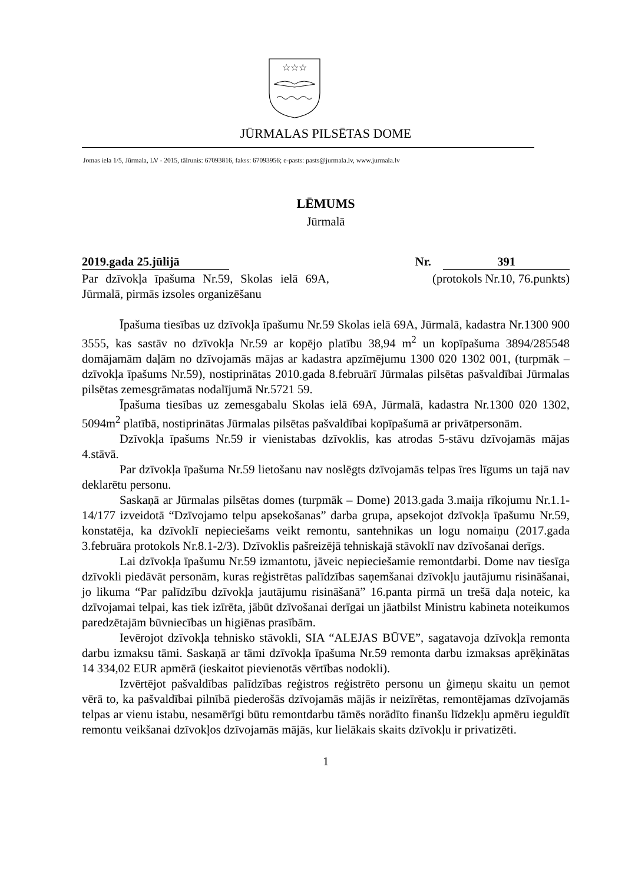☆☆☆
JŪRMALAS PILSĒTAS DOME
Jomas iela 1/5, Jūrmala, LV - 2015, tālrunis: 67093816, fakss: 67093956; e-pasts: pasts@jurmala.lv, www.jurmala.lv
LĒMUMS
Jūrmalā
2019.gada 25.jūlijā Nr. 391
Par dzīvokļa īpašuma Nr.59, Skolas ielā 69A, Jūrmalā, pirmās izsoles organizēšanu
(protokols Nr.10, 76.punkts)
Īpašuma tiesības uz dzīvokļa īpašumu Nr.59 Skolas ielā 69A, Jūrmalā, kadastra Nr.1300 900 3555, kas sastāv no dzīvokļa Nr.59 ar kopējo platību 38,94 m<sup>2</sup> un kopīpašuma 3894/285548 domājamām daļām no dzīvojamās mājas ar kadastra apzīmējumu 1300 020 1302 001, (turpmāk – dzīvokļa īpašums Nr.59), nostiprinātas 2010.gada 8.februārī Jūrmalas pilsētas pašvaldībai Jūrmalas pilsētas zemesgrāmatas nodalījumā Nr.5721 59.
Īpašuma tiesības uz zemesgabalu Skolas ielā 69A, Jūrmalā, kadastra Nr.1300 020 1302, 5094m<sup>2</sup> platībā, nostiprinātas Jūrmalas pilsētas pašvaldībai kopīpašumā ar privātpersonām.
Dzīvokļa īpašums Nr.59 ir vienistabas dzīvoklis, kas atrodas 5-stāvu dzīvojamās mājas 4.stāvā.
Par dzīvokļa īpašuma Nr.59 lietošanu nav noslēgts dzīvojamās telpas īres līgums un tajā nav deklarētu personu.
Saskaņā ar Jūrmalas pilsētas domes (turpmāk – Dome) 2013.gada 3.maija rīkojumu Nr.1.1-14/177 izveidotā “Dzīvojamo telpu apsekošanas” darba grupa, apsekojot dzīvokļa īpašumu Nr.59, konstatēja, ka dzīvoklī nepieciešams veikt remontu, santehnikas un logu nomaiņu (2017.gada 3.februāra protokols Nr.8.1-2/3). Dzīvoklis pašreizējā tehniskajā stāvoklī nav dzīvošanai derīgs.
Lai dzīvokļa īpašumu Nr.59 izmantotu, jāveic nepieciešamie remontdarbi. Dome nav tiesīga dzīvokli piedāvāt personām, kuras reģistrētas palīdzības saņemšanai dzīvokļu jautājumu risināšanai, jo likuma “Par palīdzību dzīvokļa jautājumu risināšanā” 16.panta pirmā un trešā daļa noteic, ka dzīvojamai telpai, kas tiek izīrēta, jābūt dzīvošanai derīgai un jāatbilst Ministru kabineta noteikumos paredzētajām būvniecības un higiēnas prasībām.
Ievērojot dzīvokļa tehnisko stāvokli, SIA “ALEJAS BŪVE”, sagatavoja dzīvokļa remonta darbu izmaksu tāmi. Saskaņā ar tāmi dzīvokļa īpašuma Nr.59 remonta darbu izmaksas aprēķinātas 14 334,02 EUR apmērā (ieskaitot pievienotās vērtības nodokli).
Izvērtējot pašvaldības palīdzības reģistros reģistrēto personu un ģimeņu skaitu un ņemot vērā to, ka pašvaldībai pilnībā piederošās dzīvojamās mājās ir neizīrētas, remontējamas dzīvojamās telpas ar vienu istabu, nesamērīgi būtu remontdarbu tāmēs norādīto finanšu līdzekļu apmēru ieguldīt remontu veikšanai dzīvokļos dzīvojamās mājās, kur lielākais skaits dzīvokļu ir privatizēti.
1